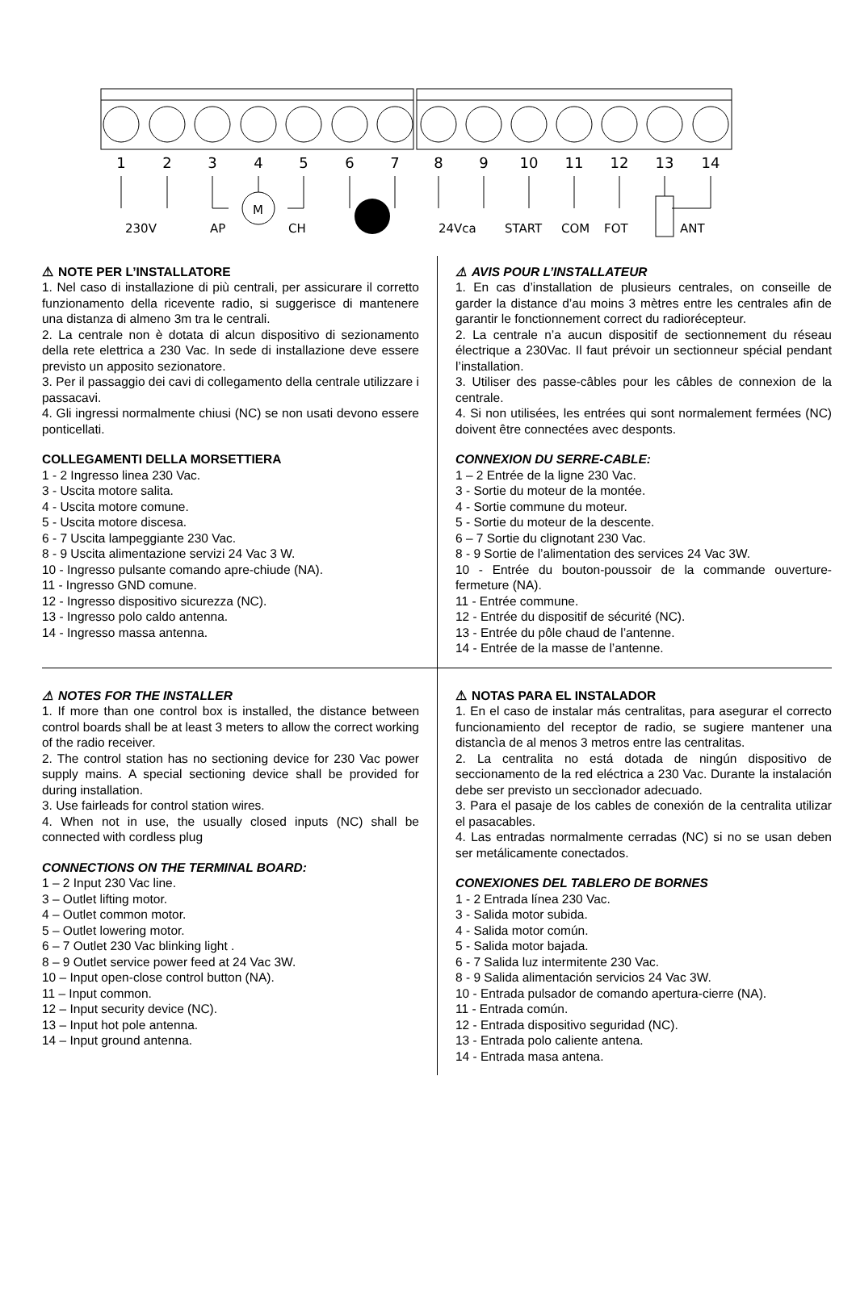1
2
3
4
5
6
7
8
9
10
11
12
13
14
230V
AP
M
CH
24Vca
START
COM
FOT
ANT
⚠ NOTE PER L’INSTALLATORE
1. Nel caso di installazione di più centrali, per assicurare il corretto funzionamento della ricevente radio, si suggerisce di mantenere una distanza di almeno 3m tra le centrali.
2. La centrale non è dotata di alcun dispositivo di sezionamento della rete elettrica a 230 Vac. In sede di installazione deve essere previsto un apposito sezionatore.
3. Per il passaggio dei cavi di collegamento della centrale utilizzare i passacavi.
4. Gli ingressi normalmente chiusi (NC) se non usati devono essere ponticellati.
COLLEGAMENTI DELLA MORSETTIERA
1 - 2 Ingresso linea 230 Vac.
3 - Uscita motore salita.
4 - Uscita motore comune.
5 - Uscita motore discesa.
6 - 7 Uscita lampeggiante 230 Vac.
8 - 9 Uscita alimentazione servizi 24 Vac 3 W.
10 - Ingresso pulsante comando apre-chiude (NA).
11 - Ingresso GND comune.
12 - Ingresso dispositivo sicurezza (NC).
13 - Ingresso polo caldo antenna.
14 - Ingresso massa antenna.
⚠ AVIS POUR L’INSTALLATEUR
1. En cas d’installation de plusieurs centrales, on conseille de garder la distance d’au moins 3 mètres entre les centrales afin de garantir le fonctionnement correct du radiorécepteur.
2. La centrale n’a aucun dispositif de sectionnement du réseau électrique a 230Vac. Il faut prévoir un sectionneur spécial pendant l’installation.
3. Utiliser des passe-câbles pour les câbles de connexion de la centrale.
4. Si non utilisées, les entrées qui sont normalement fermées (NC) doivent être connectées avec desponts.
CONNEXION DU SERRE-CABLE:
1 – 2 Entrée de la ligne 230 Vac.
3 - Sortie du moteur de la montée.
4 - Sortie commune du moteur.
5 - Sortie du moteur de la descente.
6 – 7 Sortie du clignotant 230 Vac.
8 - 9 Sortie de l’alimentation des services 24 Vac 3W.
10 - Entrée du bouton-poussoir de la commande ouverture-fermeture (NA).
11 - Entrée commune.
12 - Entrée du dispositif de sécurité (NC).
13 - Entrée du pôle chaud de l’antenne.
14 - Entrée de la masse de l’antenne.
⚠ NOTES FOR THE INSTALLER
1. If more than one control box is installed, the distance between control boards shall be at least 3 meters to allow the correct working of the radio receiver.
2. The control station has no sectioning device for 230 Vac power supply mains. A special sectioning device shall be provided for during installation.
3. Use fairleads for control station wires.
4. When not in use, the usually closed inputs (NC) shall be connected with cordless plug
CONNECTIONS ON THE TERMINAL BOARD:
1 – 2 Input 230 Vac line.
3 – Outlet lifting motor.
4 – Outlet common motor.
5 – Outlet lowering motor.
6 – 7 Outlet 230 Vac blinking light .
8 – 9 Outlet service power feed at 24 Vac 3W.
10 – Input open-close control button (NA).
11 – Input common.
12 – Input security device (NC).
13 – Input hot pole antenna.
14 – Input ground antenna.
⚠ NOTAS PARA EL INSTALADOR
1. En el caso de instalar más centralitas, para asegurar el correcto funcionamiento del receptor de radio, se sugiere mantener una distancìa de al menos 3 metros entre las centralitas.
2. La centralita no está dotada de ningún dispositivo de seccionamento de la red eléctrica a 230 Vac. Durante la instalación debe ser previsto un seccìonador adecuado.
3. Para el pasaje de los cables de conexión de la centralita utilizar el pasacables.
4. Las entradas normalmente cerradas (NC) si no se usan deben ser metálicamente conectados.
CONEXIONES DEL TABLERO DE BORNES
1 - 2 Entrada línea 230 Vac.
3 - Salida motor subida.
4 - Salida motor común.
5 - Salida motor bajada.
6 - 7 Salida luz intermitente 230 Vac.
8 - 9 Salida alimentación servicios 24 Vac 3W.
10 - Entrada pulsador de comando apertura-cierre (NA).
11 - Entrada común.
12 - Entrada dispositivo seguridad (NC).
13 - Entrada polo caliente antena.
14 - Entrada masa antena.